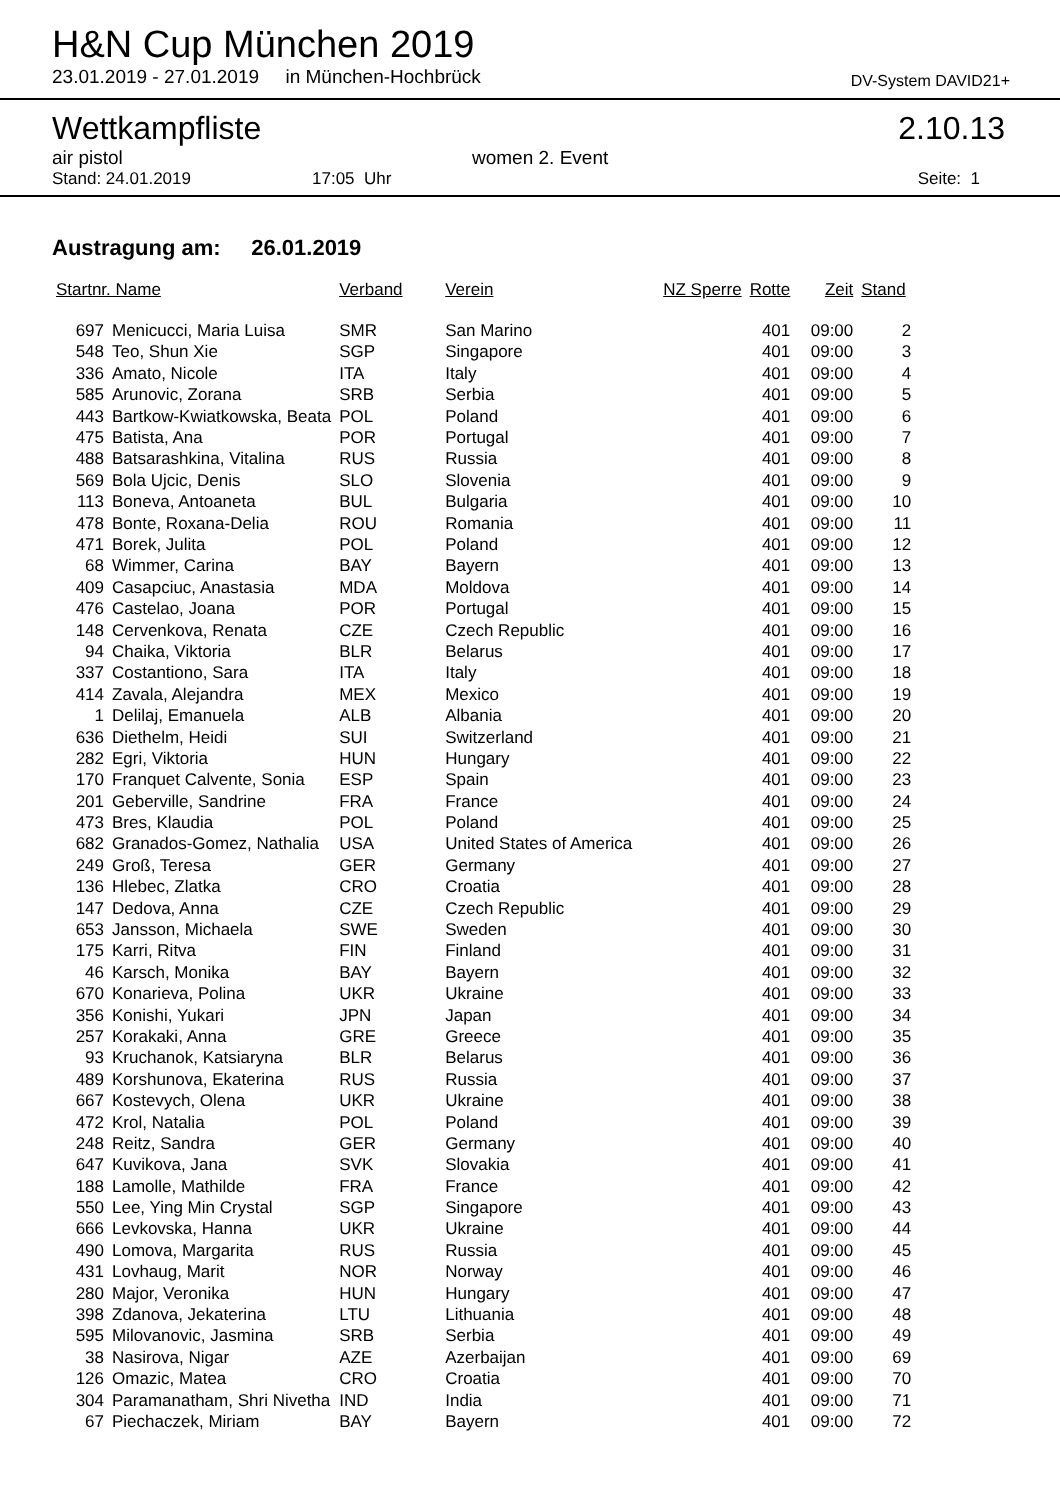H&N Cup München 2019
23.01.2019 - 27.01.2019 in München-Hochbrück DV-System DAVID21+
Wettkampfliste 2.10.13
air pistol women 2. Event
Stand: 24.01.2019 17:05 Uhr Seite: 1
Austragung am: 26.01.2019
| Startnr. Name | | Verband | Verein | NZ Sperre | Rotte | Zeit | Stand |
| --- | --- | --- | --- | --- | --- | --- | --- |
| 697 | Menicucci, Maria Luisa | SMR | San Marino | | 401 | 09:00 | 2 |
| 548 | Teo, Shun Xie | SGP | Singapore | | 401 | 09:00 | 3 |
| 336 | Amato, Nicole | ITA | Italy | | 401 | 09:00 | 4 |
| 585 | Arunovic, Zorana | SRB | Serbia | | 401 | 09:00 | 5 |
| 443 | Bartkow-Kwiatkowska, Beata | POL | Poland | | 401 | 09:00 | 6 |
| 475 | Batista, Ana | POR | Portugal | | 401 | 09:00 | 7 |
| 488 | Batsarashkina, Vitalina | RUS | Russia | | 401 | 09:00 | 8 |
| 569 | Bola Ujcic, Denis | SLO | Slovenia | | 401 | 09:00 | 9 |
| 113 | Boneva, Antoaneta | BUL | Bulgaria | | 401 | 09:00 | 10 |
| 478 | Bonte, Roxana-Delia | ROU | Romania | | 401 | 09:00 | 11 |
| 471 | Borek, Julita | POL | Poland | | 401 | 09:00 | 12 |
| 68 | Wimmer, Carina | BAY | Bayern | | 401 | 09:00 | 13 |
| 409 | Casapciuc, Anastasia | MDA | Moldova | | 401 | 09:00 | 14 |
| 476 | Castelao, Joana | POR | Portugal | | 401 | 09:00 | 15 |
| 148 | Cervenkova, Renata | CZE | Czech Republic | | 401 | 09:00 | 16 |
| 94 | Chaika, Viktoria | BLR | Belarus | | 401 | 09:00 | 17 |
| 337 | Costantiono, Sara | ITA | Italy | | 401 | 09:00 | 18 |
| 414 | Zavala, Alejandra | MEX | Mexico | | 401 | 09:00 | 19 |
| 1 | Delilaj, Emanuela | ALB | Albania | | 401 | 09:00 | 20 |
| 636 | Diethelm, Heidi | SUI | Switzerland | | 401 | 09:00 | 21 |
| 282 | Egri, Viktoria | HUN | Hungary | | 401 | 09:00 | 22 |
| 170 | Franquet Calvente, Sonia | ESP | Spain | | 401 | 09:00 | 23 |
| 201 | Geberville, Sandrine | FRA | France | | 401 | 09:00 | 24 |
| 473 | Bres, Klaudia | POL | Poland | | 401 | 09:00 | 25 |
| 682 | Granados-Gomez, Nathalia | USA | United States of America | | 401 | 09:00 | 26 |
| 249 | Groß, Teresa | GER | Germany | | 401 | 09:00 | 27 |
| 136 | Hlebec, Zlatka | CRO | Croatia | | 401 | 09:00 | 28 |
| 147 | Dedova, Anna | CZE | Czech Republic | | 401 | 09:00 | 29 |
| 653 | Jansson, Michaela | SWE | Sweden | | 401 | 09:00 | 30 |
| 175 | Karri, Ritva | FIN | Finland | | 401 | 09:00 | 31 |
| 46 | Karsch, Monika | BAY | Bayern | | 401 | 09:00 | 32 |
| 670 | Konarieva, Polina | UKR | Ukraine | | 401 | 09:00 | 33 |
| 356 | Konishi, Yukari | JPN | Japan | | 401 | 09:00 | 34 |
| 257 | Korakaki, Anna | GRE | Greece | | 401 | 09:00 | 35 |
| 93 | Kruchanok, Katsiaryna | BLR | Belarus | | 401 | 09:00 | 36 |
| 489 | Korshunova, Ekaterina | RUS | Russia | | 401 | 09:00 | 37 |
| 667 | Kostevych, Olena | UKR | Ukraine | | 401 | 09:00 | 38 |
| 472 | Krol, Natalia | POL | Poland | | 401 | 09:00 | 39 |
| 248 | Reitz, Sandra | GER | Germany | | 401 | 09:00 | 40 |
| 647 | Kuvikova, Jana | SVK | Slovakia | | 401 | 09:00 | 41 |
| 188 | Lamolle, Mathilde | FRA | France | | 401 | 09:00 | 42 |
| 550 | Lee, Ying Min Crystal | SGP | Singapore | | 401 | 09:00 | 43 |
| 666 | Levkovska, Hanna | UKR | Ukraine | | 401 | 09:00 | 44 |
| 490 | Lomova, Margarita | RUS | Russia | | 401 | 09:00 | 45 |
| 431 | Lovhaug, Marit | NOR | Norway | | 401 | 09:00 | 46 |
| 280 | Major, Veronika | HUN | Hungary | | 401 | 09:00 | 47 |
| 398 | Zdanova, Jekaterina | LTU | Lithuania | | 401 | 09:00 | 48 |
| 595 | Milovanovic, Jasmina | SRB | Serbia | | 401 | 09:00 | 49 |
| 38 | Nasirova, Nigar | AZE | Azerbaijan | | 401 | 09:00 | 69 |
| 126 | Omazic, Matea | CRO | Croatia | | 401 | 09:00 | 70 |
| 304 | Paramanatham, Shri Nivetha | IND | India | | 401 | 09:00 | 71 |
| 67 | Piechaczek, Miriam | BAY | Bayern | | 401 | 09:00 | 72 |